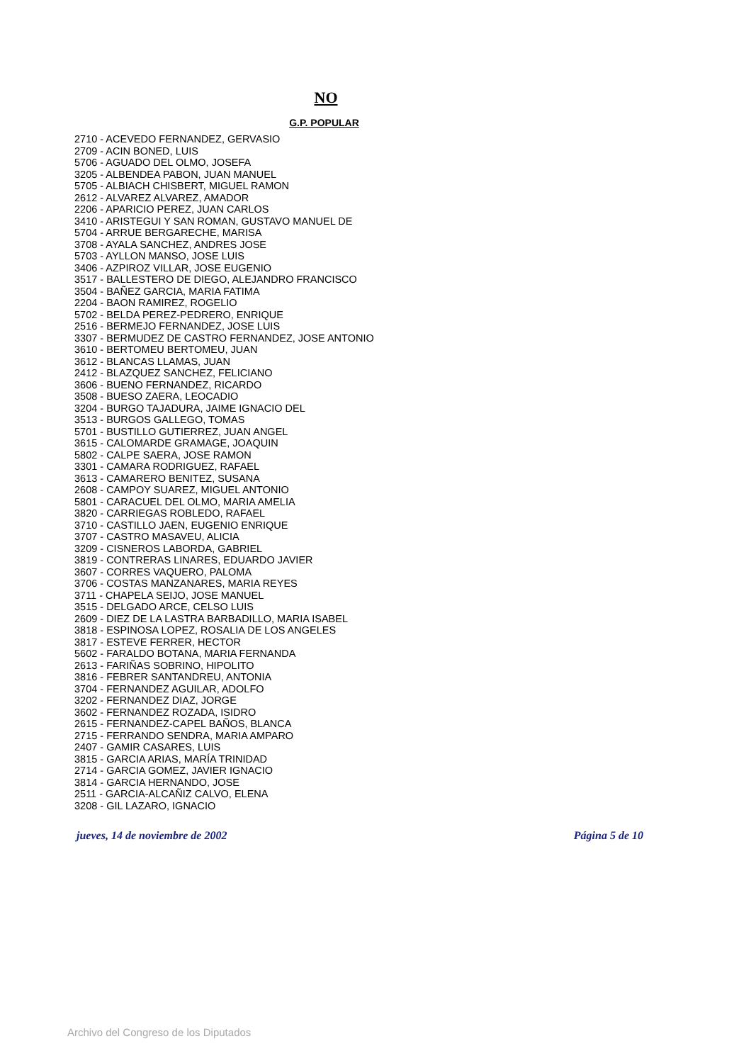NO
G.P. POPULAR
2710 - ACEVEDO FERNANDEZ, GERVASIO
2709 - ACIN BONED, LUIS
5706 - AGUADO DEL OLMO, JOSEFA
3205 - ALBENDEA PABON, JUAN MANUEL
5705 - ALBIACH CHISBERT, MIGUEL RAMON
2612 - ALVAREZ ALVAREZ, AMADOR
2206 - APARICIO PEREZ, JUAN CARLOS
3410 - ARISTEGUI Y SAN ROMAN, GUSTAVO MANUEL DE
5704 - ARRUE BERGARECHE, MARISA
3708 - AYALA SANCHEZ, ANDRES JOSE
5703 - AYLLON MANSO, JOSE LUIS
3406 - AZPIROZ VILLAR, JOSE EUGENIO
3517 - BALLESTERO DE DIEGO, ALEJANDRO FRANCISCO
3504 - BAÑEZ GARCIA, MARIA FATIMA
2204 - BAON RAMIREZ, ROGELIO
5702 - BELDA PEREZ-PEDRERO, ENRIQUE
2516 - BERMEJO FERNANDEZ, JOSE LUIS
3307 - BERMUDEZ DE CASTRO FERNANDEZ, JOSE ANTONIO
3610 - BERTOMEU BERTOMEU, JUAN
3612 - BLANCAS LLAMAS, JUAN
2412 - BLAZQUEZ SANCHEZ, FELICIANO
3606 - BUENO FERNANDEZ, RICARDO
3508 - BUESO ZAERA, LEOCADIO
3204 - BURGO TAJADURA, JAIME IGNACIO DEL
3513 - BURGOS GALLEGO, TOMAS
5701 - BUSTILLO GUTIERREZ, JUAN ANGEL
3615 - CALOMARDE GRAMAGE, JOAQUIN
5802 - CALPE SAERA, JOSE RAMON
3301 - CAMARA RODRIGUEZ, RAFAEL
3613 - CAMARERO BENITEZ, SUSANA
2608 - CAMPOY SUAREZ, MIGUEL ANTONIO
5801 - CARACUEL DEL OLMO, MARIA AMELIA
3820 - CARRIEGAS ROBLEDO, RAFAEL
3710 - CASTILLO JAEN, EUGENIO ENRIQUE
3707 - CASTRO MASAVEU, ALICIA
3209 - CISNEROS LABORDA, GABRIEL
3819 - CONTRERAS LINARES, EDUARDO JAVIER
3607 - CORRES VAQUERO, PALOMA
3706 - COSTAS MANZANARES, MARIA REYES
3711 - CHAPELA SEIJO, JOSE MANUEL
3515 - DELGADO ARCE, CELSO LUIS
2609 - DIEZ DE LA LASTRA BARBADILLO, MARIA ISABEL
3818 - ESPINOSA LOPEZ, ROSALIA DE LOS ANGELES
3817 - ESTEVE FERRER, HECTOR
5602 - FARALDO BOTANA, MARIA FERNANDA
2613 - FARIÑAS SOBRINO, HIPOLITO
3816 - FEBRER SANTANDREU, ANTONIA
3704 - FERNANDEZ AGUILAR, ADOLFO
3202 - FERNANDEZ DIAZ, JORGE
3602 - FERNANDEZ ROZADA, ISIDRO
2615 - FERNANDEZ-CAPEL BAÑOS, BLANCA
2715 - FERRANDO SENDRA, MARIA AMPARO
2407 - GAMIR CASARES, LUIS
3815 - GARCIA ARIAS, MARÍA TRINIDAD
2714 - GARCIA GOMEZ, JAVIER IGNACIO
3814 - GARCIA HERNANDO, JOSE
2511 - GARCIA-ALCAÑIZ CALVO, ELENA
3208 - GIL LAZARO, IGNACIO
jueves, 14 de noviembre de 2002 Página 5 de 10
Archivo del Congreso de los Diputados